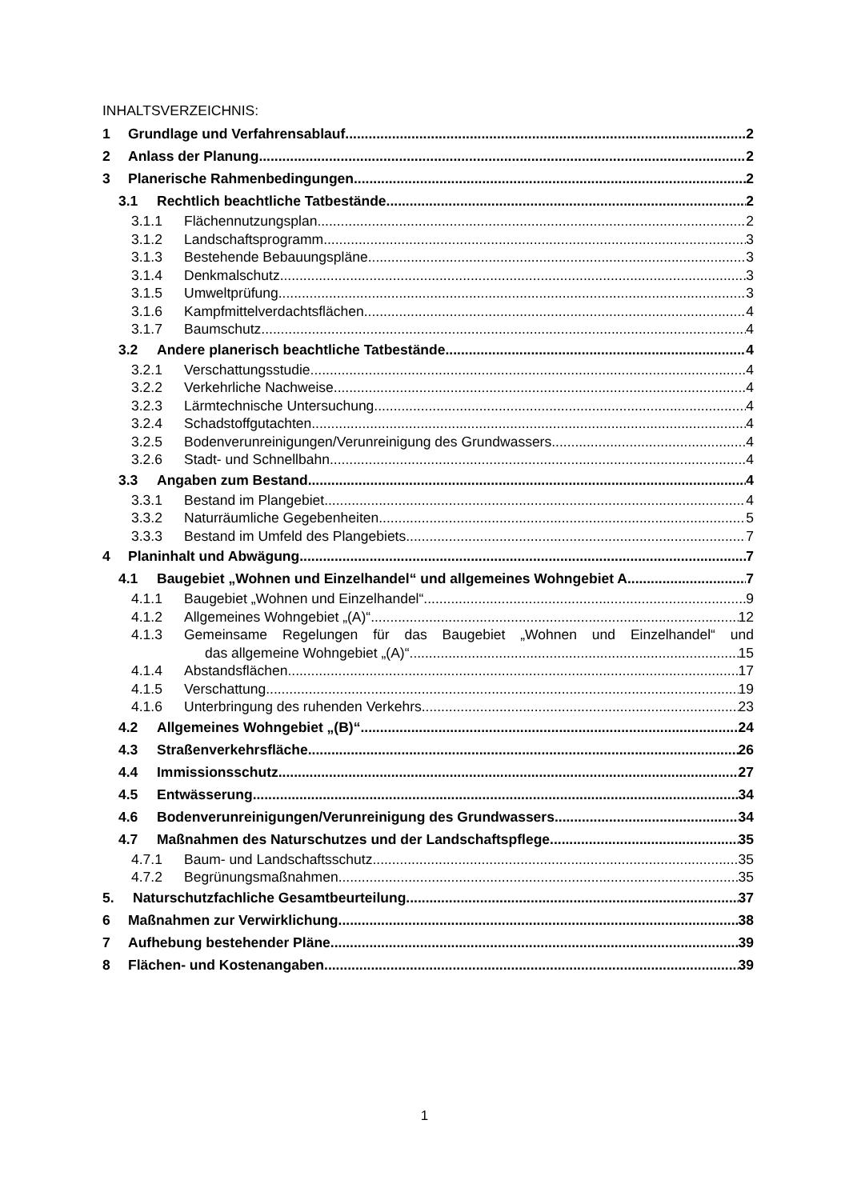INHALTSVERZEICHNIS:
1 Grundlage und Verfahrensablauf 2
2 Anlass der Planung 2
3 Planerische Rahmenbedingungen 2
3.1 Rechtlich beachtliche Tatbestände 2
3.1.1 Flächennutzungsplan 2
3.1.2 Landschaftsprogramm 3
3.1.3 Bestehende Bebauungspläne 3
3.1.4 Denkmalschutz 3
3.1.5 Umweltprüfung 3
3.1.6 Kampfmittelverdachtsflächen 4
3.1.7 Baumschutz 4
3.2 Andere planerisch beachtliche Tatbestände 4
3.2.1 Verschattungsstudie 4
3.2.2 Verkehrliche Nachweise 4
3.2.3 Lärmtechnische Untersuchung 4
3.2.4 Schadstoffgutachten 4
3.2.5 Bodenverunreinigungen/Verunreinigung des Grundwassers 4
3.2.6 Stadt- und Schnellbahn 4
3.3 Angaben zum Bestand 4
3.3.1 Bestand im Plangebiet 4
3.3.2 Naturräumliche Gegebenheiten 5
3.3.3 Bestand im Umfeld des Plangebiets 7
4 Planinhalt und Abwägung 7
4.1 Baugebiet „Wohnen und Einzelhandel“ und allgemeines Wohngebiet A 7
4.1.1 Baugebiet „Wohnen und Einzelhandel“ 9
4.1.2 Allgemeines Wohngebiet „(A)“ 12
4.1.3 Gemeinsame Regelungen für das Baugebiet „Wohnen und Einzelhandel“ und
das allgemeine Wohngebiet „(A)“ 15
4.1.4 Abstandsflächen 17
4.1.5 Verschattung 19
4.1.6 Unterbringung des ruhenden Verkehrs 23
4.2 Allgemeines Wohngebiet „(B)“ 24
4.3 Straßenverkehrsfläche 26
4.4 Immissionsschutz 27
4.5 Entwässerung 34
4.6 Bodenverunreinigungen/Verunreinigung des Grundwassers 34
4.7 Maßnahmen des Naturschutzes und der Landschaftspflege 35
4.7.1 Baum- und Landschaftsschutz 35
4.7.2 Begrünungsmaßnahmen 35
5. Naturschutzfachliche Gesamtbeurteilung 37
6 Maßnahmen zur Verwirklichung 38
7 Aufhebung bestehender Pläne 39
8 Flächen- und Kostenangaben 39
1